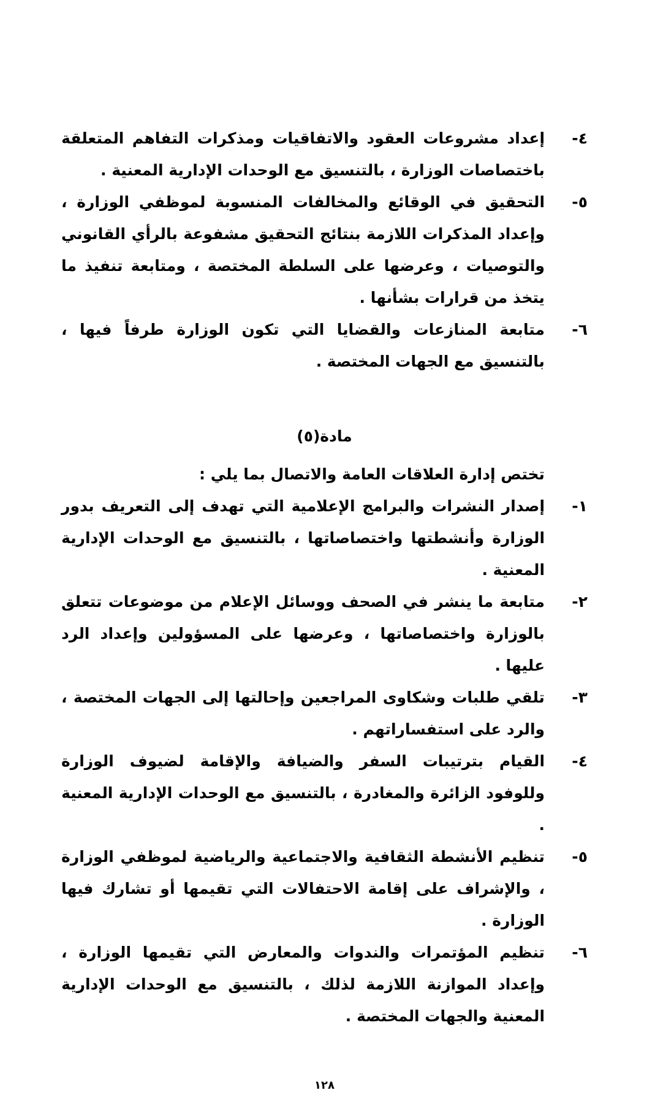٤- إعداد مشروعات العقود والاتفاقيات ومذكرات التفاهم المتعلقة باختصاصات الوزارة ، بالتنسيق مع الوحدات الإدارية المعنية .
٥- التحقيق في الوقائع والمخالفات المنسوبة لموظفي الوزارة ، وإعداد المذكرات اللازمة بنتائج التحقيق مشفوعة بالرأي القانوني والتوصيات ، وعرضها على السلطة المختصة ، ومتابعة تنفيذ ما يتخذ من قرارات بشأنها .
٦- متابعة المنازعات والقضايا التي تكون الوزارة طرفاً فيها ، بالتنسيق مع الجهات المختصة .
مادة(٥)
تختص إدارة العلاقات العامة والاتصال بما يلي :
١- إصدار النشرات والبرامج الإعلامية التي تهدف إلى التعريف بدور الوزارة وأنشطتها واختصاصاتها ، بالتنسيق مع الوحدات الإدارية المعنية .
٢- متابعة ما ينشر في الصحف ووسائل الإعلام من موضوعات تتعلق بالوزارة واختصاصاتها ، وعرضها على المسؤولين وإعداد الرد عليها .
٣- تلقي طلبات وشكاوى المراجعين وإحالتها إلى الجهات المختصة ، والرد على استفساراتهم .
٤- القيام بترتيبات السفر والضيافة والإقامة لضيوف الوزارة وللوفود الزائرة والمغادرة ، بالتنسيق مع الوحدات الإدارية المعنية .
٥- تنظيم الأنشطة الثقافية والاجتماعية والرياضية لموظفي الوزارة ، والإشراف على إقامة الاحتفالات التي تقيمها أو تشارك فيها الوزارة .
٦- تنظيم المؤتمرات والندوات والمعارض التي تقيمها الوزارة ، وإعداد الموازنة اللازمة لذلك ، بالتنسيق مع الوحدات الإدارية المعنية والجهات المختصة .
١٢٨